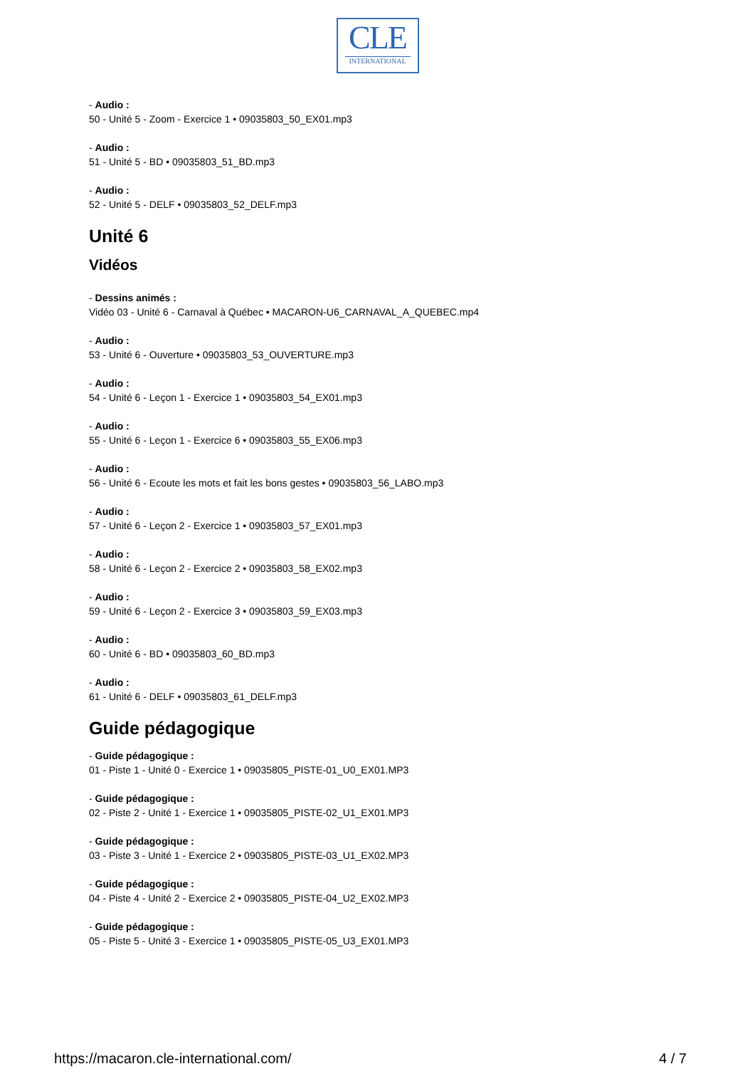CLE
INTERNATIONAL
- Audio :
50 - Unité 5 - Zoom - Exercice 1 • 09035803_50_EX01.mp3
- Audio :
51 - Unité 5 - BD • 09035803_51_BD.mp3
- Audio :
52 - Unité 5 - DELF • 09035803_52_DELF.mp3
Unité 6
Vidéos
- Dessins animés :
Vidéo 03 - Unité 6 - Carnaval à Québec • MACARON-U6_CARNAVAL_A_QUEBEC.mp4
- Audio :
53 - Unité 6 - Ouverture • 09035803_53_OUVERTURE.mp3
- Audio :
54 - Unité 6 - Leçon 1 - Exercice 1 • 09035803_54_EX01.mp3
- Audio :
55 - Unité 6 - Leçon 1 - Exercice 6 • 09035803_55_EX06.mp3
- Audio :
56 - Unité 6 - Ecoute les mots et fait les bons gestes • 09035803_56_LABO.mp3
- Audio :
57 - Unité 6 - Leçon 2 - Exercice 1 • 09035803_57_EX01.mp3
- Audio :
58 - Unité 6 - Leçon 2 - Exercice 2 • 09035803_58_EX02.mp3
- Audio :
59 - Unité 6 - Leçon 2 - Exercice 3 • 09035803_59_EX03.mp3
- Audio :
60 - Unité 6 - BD • 09035803_60_BD.mp3
- Audio :
61 - Unité 6 - DELF • 09035803_61_DELF.mp3
Guide pédagogique
- Guide pédagogique :
01 - Piste 1 - Unité 0 - Exercice 1 • 09035805_PISTE-01_U0_EX01.MP3
- Guide pédagogique :
02 - Piste 2 - Unité 1 - Exercice 1 • 09035805_PISTE-02_U1_EX01.MP3
- Guide pédagogique :
03 - Piste 3 - Unité 1 - Exercice 2 • 09035805_PISTE-03_U1_EX02.MP3
- Guide pédagogique :
04 - Piste 4 - Unité 2 - Exercice 2 • 09035805_PISTE-04_U2_EX02.MP3
- Guide pédagogique :
05 - Piste 5 - Unité 3 - Exercice 1 • 09035805_PISTE-05_U3_EX01.MP3
https://macaron.cle-international.com/ 4 / 7